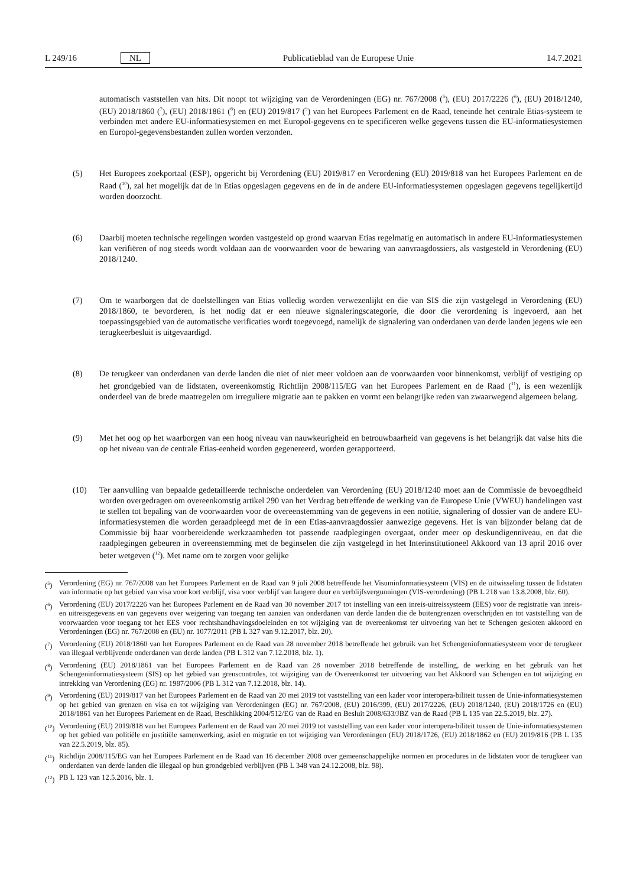L 249/16 NL Publicatieblad van de Europese Unie 14.7.2021
automatisch vaststellen van hits. Dit noopt tot wijziging van de Verordeningen (EG) nr. 767/2008 (<sup>5</sup>), (EU) 2017/2226 (<sup>6</sup>), (EU) 2018/1240, (EU) 2018/1860 (<sup>7</sup>), (EU) 2018/1861 (<sup>8</sup>) en (EU) 2019/817 (<sup>9</sup>) van het Europees Parlement en de Raad, teneinde het centrale Etias-systeem te verbinden met andere EU-informatiesystemen en met Europol-gegevens en te specificeren welke gegevens tussen die EU-informatiesystemen en Europol-gegevensbestanden zullen worden verzonden.
(5) Het Europees zoekportaal (ESP), opgericht bij Verordening (EU) 2019/817 en Verordening (EU) 2019/818 van het Europees Parlement en de Raad (<sup>10</sup>), zal het mogelijk dat de in Etias opgeslagen gegevens en de in de andere EU-informatiesystemen opgeslagen gegevens tegelijkertijd worden doorzocht.
(6) Daarbij moeten technische regelingen worden vastgesteld op grond waarvan Etias regelmatig en automatisch in andere EU-informatiesystemen kan verifiëren of nog steeds wordt voldaan aan de voorwaarden voor de bewaring van aanvraagdossiers, als vastgesteld in Verordening (EU) 2018/1240.
(7) Om te waarborgen dat de doelstellingen van Etias volledig worden verwezenlijkt en die van SIS die zijn vastgelegd in Verordening (EU) 2018/1860, te bevorderen, is het nodig dat er een nieuwe signaleringscategorie, die door die verordening is ingevoerd, aan het toepassingsgebied van de automatische verificaties wordt toegevoegd, namelijk de signalering van onderdanen van derde landen jegens wie een terugkeerbesluit is uitgevaardigd.
(8) De terugkeer van onderdanen van derde landen die niet of niet meer voldoen aan de voorwaarden voor binnenkomst, verblijf of vestiging op het grondgebied van de lidstaten, overeenkomstig Richtlijn 2008/115/EG van het Europees Parlement en de Raad (<sup>11</sup>), is een wezenlijk onderdeel van de brede maatregelen om irreguliere migratie aan te pakken en vormt een belangrijke reden van zwaarwegend algemeen belang.
(9) Met het oog op het waarborgen van een hoog niveau van nauwkeurigheid en betrouwbaarheid van gegevens is het belangrijk dat valse hits die op het niveau van de centrale Etias-eenheid worden gegenereerd, worden gerapporteerd.
(10) Ter aanvulling van bepaalde gedetailleerde technische onderdelen van Verordening (EU) 2018/1240 moet aan de Commissie de bevoegdheid worden overgedragen om overeenkomstig artikel 290 van het Verdrag betreffende de werking van de Europese Unie (VWEU) handelingen vast te stellen tot bepaling van de voorwaarden voor de overeenstemming van de gegevens in een notitie, signalering of dossier van de andere EU-informatiesystemen die worden geraadpleegd met de in een Etias-aanvraagdossier aanwezige gegevens. Het is van bijzonder belang dat de Commissie bij haar voorbereidende werkzaamheden tot passende raadplegingen overgaat, onder meer op deskundigenniveau, en dat die raadplegingen gebeuren in overeenstemming met de beginselen die zijn vastgelegd in het Interinstitutioneel Akkoord van 13 april 2016 over beter wetgeven (<sup>12</sup>). Met name om te zorgen voor gelijke
(<sup>5</sup>) Verordening (EG) nr. 767/2008 van het Europees Parlement en de Raad van 9 juli 2008 betreffende het Visuminformatiesysteem (VIS) en de uitwisseling tussen de lidstaten van informatie op het gebied van visa voor kort verblijf, visa voor verblijf van langere duur en verblijfsvergunningen (VIS-verordening) (PB L 218 van 13.8.2008, blz. 60).
(<sup>6</sup>) Verordening (EU) 2017/2226 van het Europees Parlement en de Raad van 30 november 2017 tot instelling van een inreis-uitreissysteem (EES) voor de registratie van inreis- en uitreisgegevens en van gegevens over weigering van toegang ten aanzien van onderdanen van derde landen die de buitengrenzen overschrijden en tot vaststelling van de voorwaarden voor toegang tot het EES voor rechtshandhavingsdoeleinden en tot wijziging van de overeenkomst ter uitvoering van het te Schengen gesloten akkoord en Verordeningen (EG) nr. 767/2008 en (EU) nr. 1077/2011 (PB L 327 van 9.12.2017, blz. 20).
(<sup>7</sup>) Verordening (EU) 2018/1860 van het Europees Parlement en de Raad van 28 november 2018 betreffende het gebruik van het Schengeninformatiesysteem voor de terugkeer van illegaal verblijvende onderdanen van derde landen (PB L 312 van 7.12.2018, blz. 1).
(<sup>8</sup>) Verordening (EU) 2018/1861 van het Europees Parlement en de Raad van 28 november 2018 betreffende de instelling, de werking en het gebruik van het Schengeninformatiesysteem (SIS) op het gebied van grenscontroles, tot wijziging van de Overeenkomst ter uitvoering van het Akkoord van Schengen en tot wijziging en intrekking van Verordening (EG) nr. 1987/2006 (PB L 312 van 7.12.2018, blz. 14).
(<sup>9</sup>) Verordening (EU) 2019/817 van het Europees Parlement en de Raad van 20 mei 2019 tot vaststelling van een kader voor interopera-biliteit tussen de Unie-informatiesystemen op het gebied van grenzen en visa en tot wijziging van Verordeningen (EG) nr. 767/2008, (EU) 2016/399, (EU) 2017/2226, (EU) 2018/1240, (EU) 2018/1726 en (EU) 2018/1861 van het Europees Parlement en de Raad, Beschikking 2004/512/EG van de Raad en Besluit 2008/633/JBZ van de Raad (PB L 135 van 22.5.2019, blz. 27).
(<sup>10</sup>)
Verordening (EU) 2019/818 van het Europees Parlement en de Raad van 20 mei 2019 tot vaststelling van een kader voor interopera-biliteit tussen de Unie-informatiesystemen op het gebied van politiële en justitiële samenwerking, asiel en migratie en tot wijziging van Verordeningen (EU) 2018/1726, (EU) 2018/1862 en (EU) 2019/816 (PB L 135 van 22.5.2019, blz. 85).
(<sup>11</sup>)
Richtlijn 2008/115/EG van het Europees Parlement en de Raad van 16 december 2008 over gemeenschappelijke normen en procedures in de lidstaten voor de terugkeer van onderdanen van derde landen die illegaal op hun grondgebied verblijven (PB L 348 van 24.12.2008, blz. 98).
(<sup>12</sup>)
PB L 123 van 12.5.2016, blz. 1.